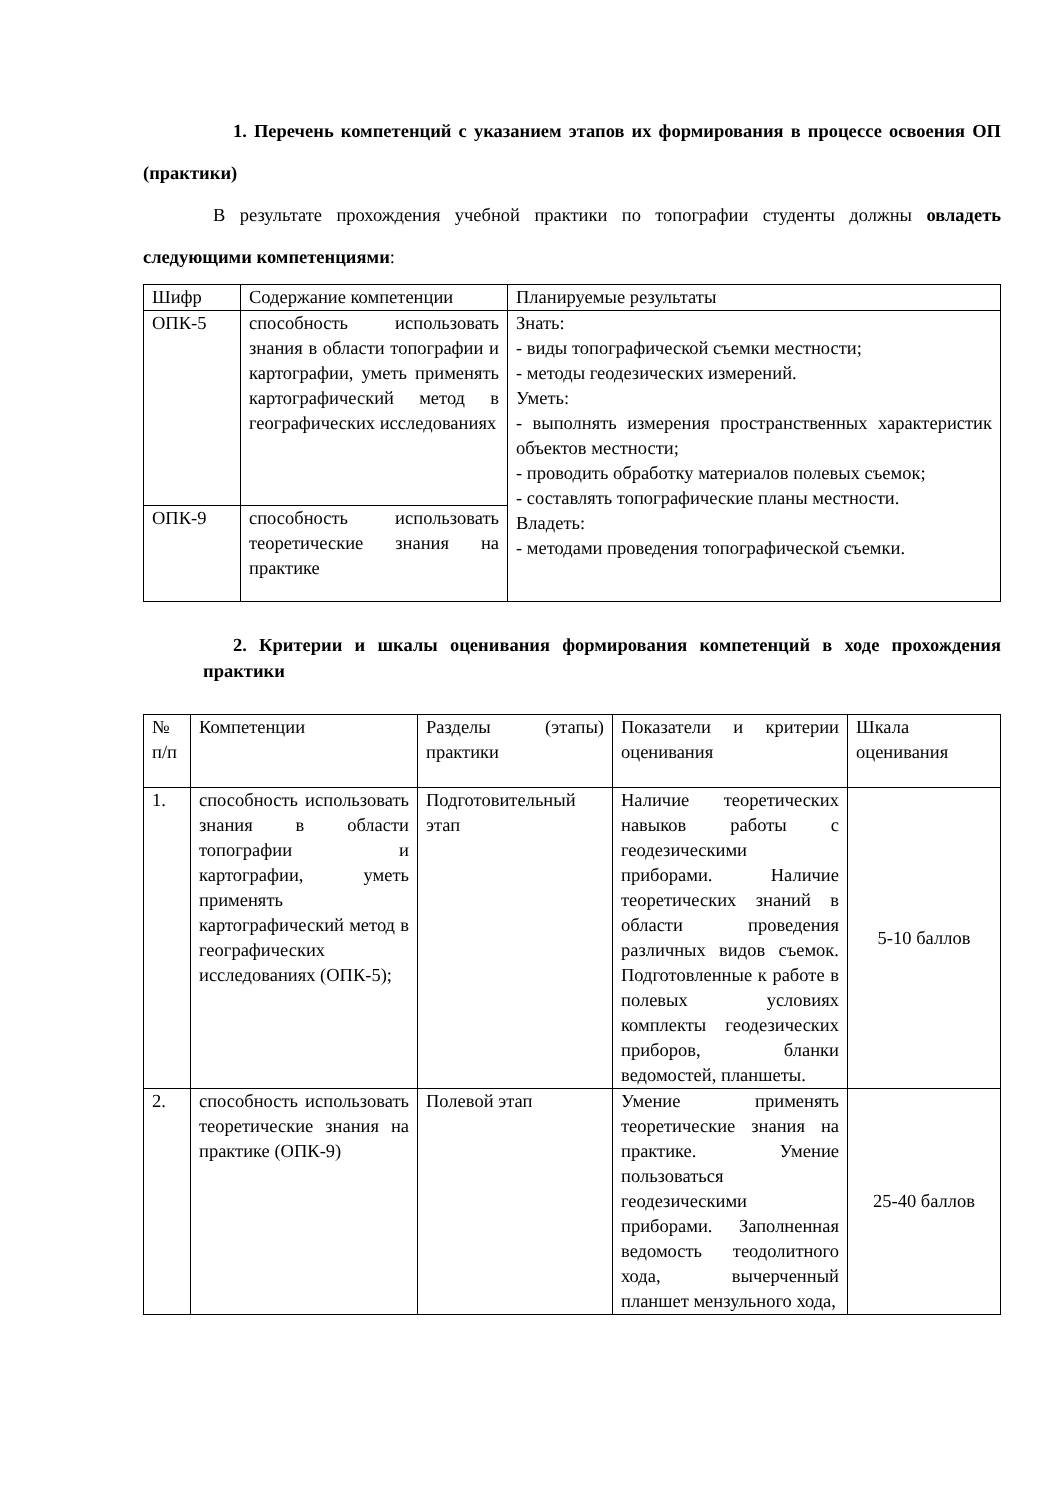1. Перечень компетенций с указанием этапов их формирования в процессе освоения ОП (практики)
В результате прохождения учебной практики по топографии студенты должны овладеть следующими компетенциями:
| Шифр | Содержание компетенции | Планируемые результаты |
| ОПК-5 | способность использовать знания в области топографии и картографии, уметь применять картографический метод в географических исследованиях | Знать: - виды топографической съемки местности; - методы геодезических измерений. Уметь: - выполнять измерения пространственных характеристик объектов местности; - проводить обработку материалов полевых съемок; - составлять топографические планы местности. Владеть: - методами проведения топографической съемки. |
| ОПК-9 | способность использовать теоретические знания на практике | |
2. Критерии и шкалы оценивания формирования компетенций в ходе прохождения практики
| № п/п | Компетенции | Разделы (этапы) практики | Показатели и критерии оценивания | Шкала оценивания |
| 1. | способность использовать знания в области топографии и картографии, уметь применять картографический метод в географических исследованиях (ОПК-5); | Подготовительный этап | Наличие теоретических навыков работы с геодезическими приборами. Наличие теоретических знаний в области проведения различных видов съемок. Подготовленные к работе в полевых условиях комплекты геодезических приборов, бланки ведомостей, планшеты. | 5-10 баллов |
| 2. | способность использовать теоретические знания на практике (ОПК-9) | Полевой этап | Умение применять теоретические знания на практике. Умение пользоваться геодезическими приборами. Заполненная ведомость теодолитного хода, вычерченный планшет мензульного хода, | 25-40 баллов |